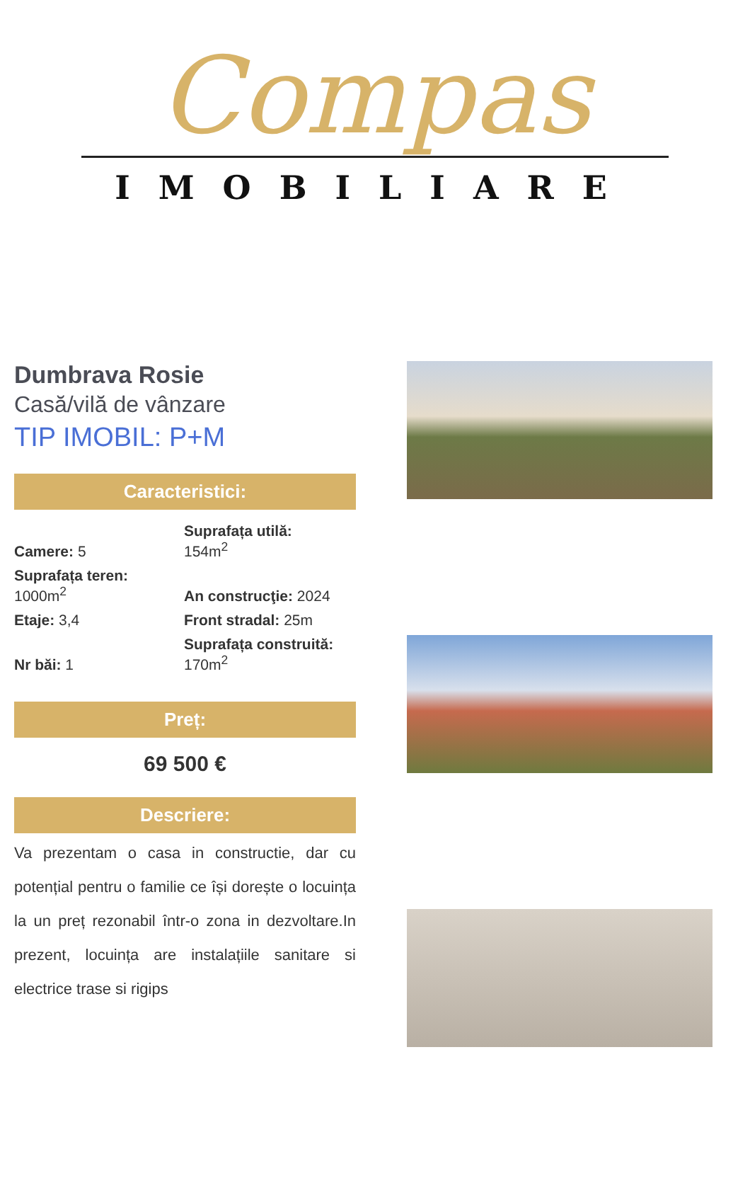Compas
IMOBILIARE
Dumbrava Rosie
Casă/vilă de vânzare
TIP IMOBIL: P+M
Caracteristici:
Camere: 5
Suprafața utilă:
154m<sup>2</sup>
Suprafața teren:
1000m<sup>2</sup>
An construcţie: 2024
Etaje: 3,4
Front stradal: 25m
Nr băi: 1
Suprafața construită:
170m<sup>2</sup>
Preț:
69 500 €
Descriere:
Va prezentam o casa in constructie, dar cu potențial pentru o familie ce își dorește o locuința la un preț rezonabil într-o zona in dezvoltare.In prezent, locuința are instalațiile sanitare si electrice trase si rigips